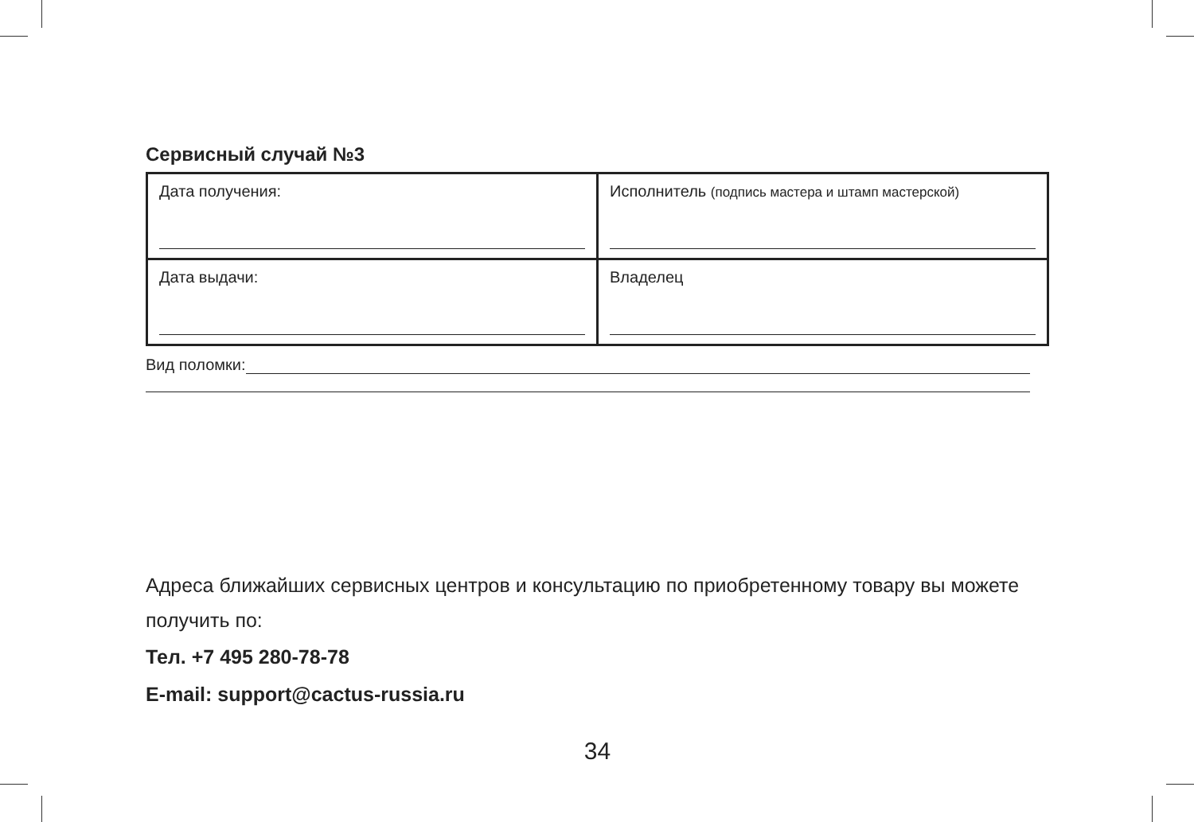Сервисный случай №3
| Дата получения: | Исполнитель (подпись мастера и штамп мастерской) |
| Дата выдачи: | Владелец |
Вид поломки:
Адреса ближайших сервисных центров и консультацию по приобретенному товару вы можете получить по:
Тел. +7 495 280-78-78
E-mail: support@cactus-russia.ru
34